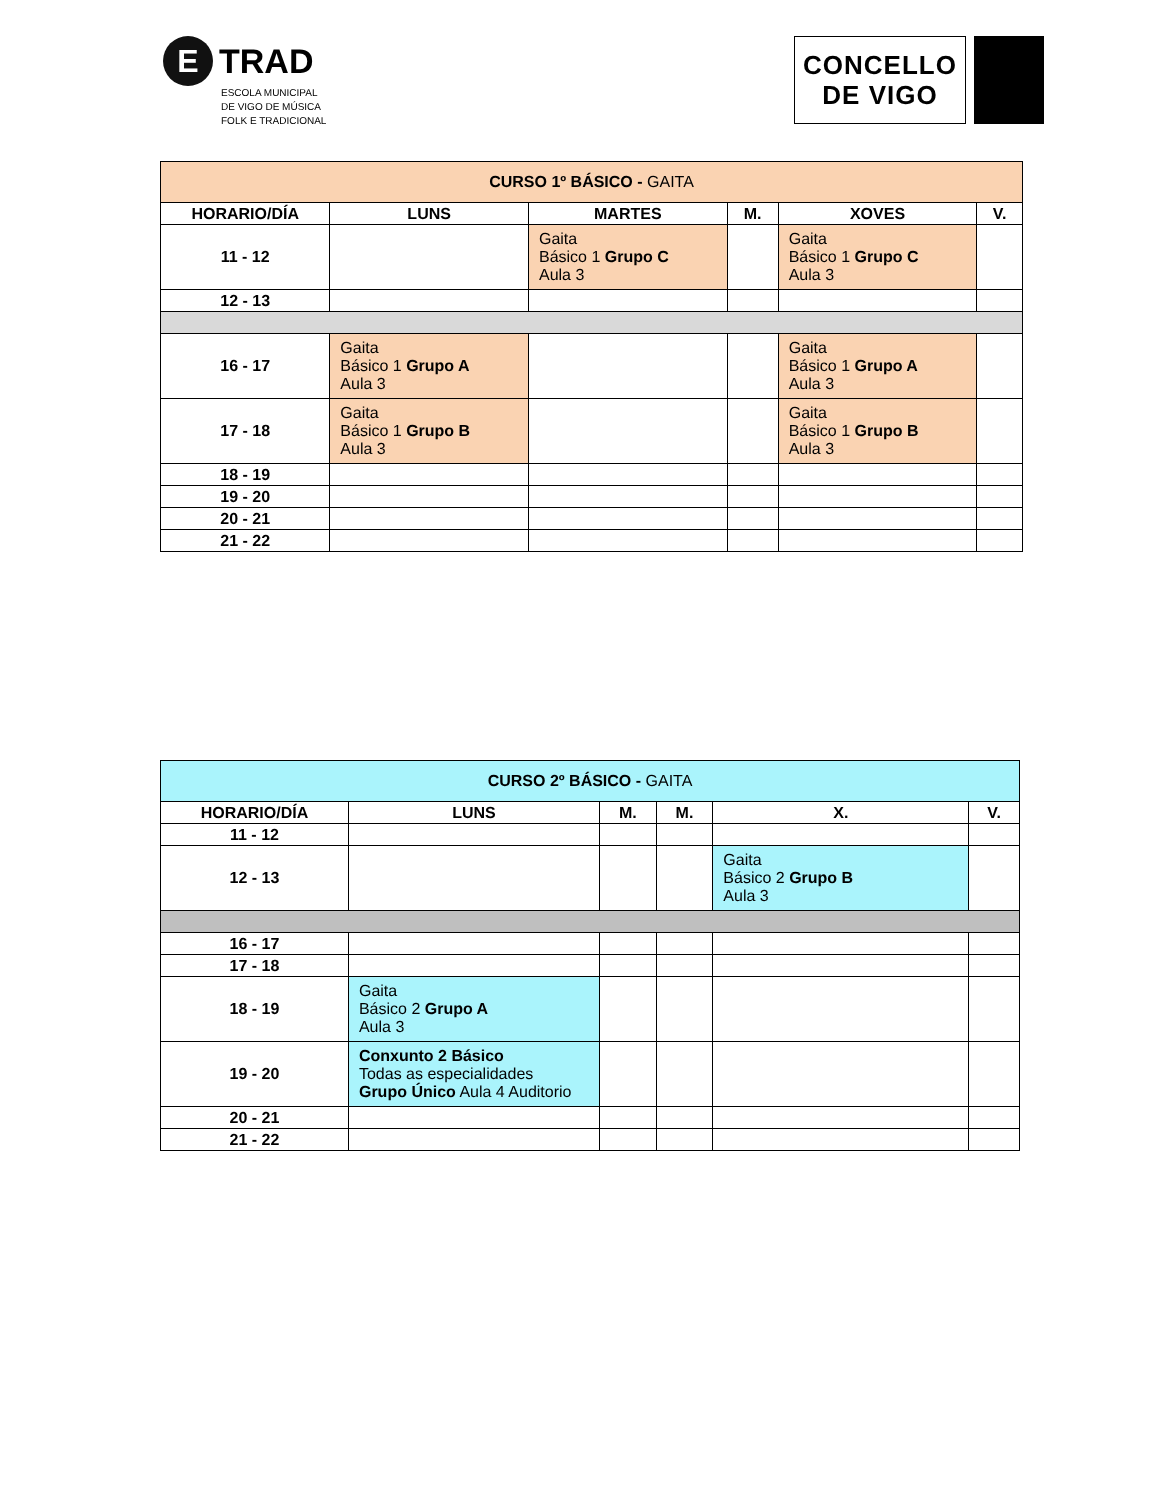E TRAD
ESCOLA MUNICIPAL
DE VIGO DE MÚSICA
FOLK E TRADICIONAL
CONCELLO
DE VIGO
| CURSO 1º BÁSICO - GAITA | | | | | |
| HORARIO/DÍA | LUNS | MARTES | M. | XOVES | V. |
| 11 - 12 | | Gaita Básico 1 Grupo C Aula 3 | | Gaita Básico 1 Grupo C Aula 3 | |
| 12 - 13 | | | | | |
| 16 - 17 | Gaita Básico 1 Grupo A Aula 3 | | | Gaita Básico 1 Grupo A Aula 3 | |
| 17 - 18 | Gaita Básico 1 Grupo B Aula 3 | | | Gaita Básico 1 Grupo B Aula 3 | |
| 18 - 19 | | | | | |
| 19 - 20 | | | | | |
| 20 - 21 | | | | | |
| 21 - 22 | | | | | |
| CURSO 2º BÁSICO - GAITA | | | | | |
| HORARIO/DÍA | LUNS | M. | M. | X. | V. |
| 11 - 12 | | | | | |
| 12 - 13 | | | | Gaita Básico 2 Grupo B Aula 3 | |
| 16 - 17 | | | | | |
| 17 - 18 | | | | | |
| 18 - 19 | Gaita Básico 2 Grupo A Aula 3 | | | | |
| 19 - 20 | Conxunto 2 Básico Todas as especialidades Grupo Único Aula 4 Auditorio | | | | |
| 20 - 21 | | | | | |
| 21 - 22 | | | | | |